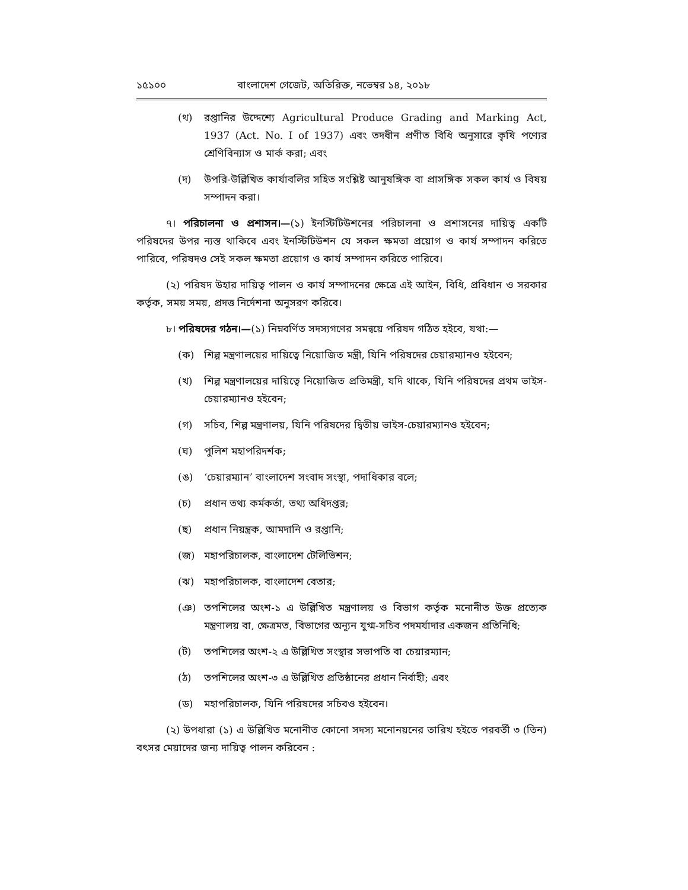১৫১০০ বাংলাদেশ গেজেট, অতিরিক্ত, নভেম্বর ১৪, ২০১৮
(থ) রপ্তানির উদ্দেশ্যে Agricultural Produce Grading and Marking Act, 1937 (Act. No. I of 1937) এবং তদধীন প্রণীত বিধি অনুসারে কৃষি পণ্যের শ্রেণিবিন্যাস ও মার্ক করা; এবং
(দ) উপরি-উল্লিখিত কার্যাবলির সহিত সংশ্লিষ্ট আনুষঙ্গিক বা প্রাসঙ্গিক সকল কার্য ও বিষয় সম্পাদন করা।
৭। পরিচালনা ও প্রশাসন।—(১) ইনস্টিটিউশনের পরিচালনা ও প্রশাসনের দায়িত্ব একটি পরিষদের উপর ন্যস্ত থাকিবে এবং ইনস্টিটিউশন যে সকল ক্ষমতা প্রয়োগ ও কার্য সম্পাদন করিতে পারিবে, পরিষদও সেই সকল ক্ষমতা প্রয়োগ ও কার্য সম্পাদন করিতে পারিবে।
(২) পরিষদ উহার দায়িত্ব পালন ও কার্য সম্পাদনের ক্ষেত্রে এই আইন, বিধি, প্রবিধান ও সরকার কর্তৃক, সময় সময়, প্রদত্ত নির্দেশনা অনুসরণ করিবে।
৮। পরিষদের গঠন।—(১) নিম্নবর্ণিত সদস্যগণের সমন্বয়ে পরিষদ গঠিত হইবে, যথা:—
(ক) শিল্প মন্ত্রণালয়ের দায়িত্বে নিয়োজিত মন্ত্রী, যিনি পরিষদের চেয়ারম্যানও হইবেন;
(খ) শিল্প মন্ত্রণালয়ের দায়িত্বে নিয়োজিত প্রতিমন্ত্রী, যদি থাকে, যিনি পরিষদের প্রথম ভাইস-চেয়ারম্যানও হইবেন;
(গ) সচিব, শিল্প মন্ত্রণালয়, যিনি পরিষদের দ্বিতীয় ভাইস-চেয়ারম্যানও হইবেন;
(ঘ) পুলিশ মহাপরিদর্শক;
(ঙ) ‘চেয়ারম্যান’ বাংলাদেশ সংবাদ সংস্থা, পদাধিকার বলে;
(চ) প্রধান তথ্য কর্মকর্তা, তথ্য অধিদপ্তর;
(ছ) প্রধান নিয়ন্ত্রক, আমদানি ও রপ্তানি;
(জ) মহাপরিচালক, বাংলাদেশ টেলিভিশন;
(ঝ) মহাপরিচালক, বাংলাদেশ বেতার;
(ঞ) তপশিলের অংশ-১ এ উল্লিখিত মন্ত্রণালয় ও বিভাগ কর্তৃক মনোনীত উক্ত প্রত্যেক মন্ত্রণালয় বা, ক্ষেত্রমত, বিভাগের অন্যূন যুগ্ম-সচিব পদমর্যাদার একজন প্রতিনিধি;
(ট) তপশিলের অংশ-২ এ উল্লিখিত সংস্থার সভাপতি বা চেয়ারম্যান;
(ঠ) তপশিলের অংশ-৩ এ উল্লিখিত প্রতিষ্ঠানের প্রধান নির্বাহী; এবং
(ড) মহাপরিচালক, যিনি পরিষদের সচিবও হইবেন।
(২) উপধারা (১) এ উল্লিখিত মনোনীত কোনো সদস্য মনোনয়নের তারিখ হইতে পরবর্তী ৩ (তিন) বৎসর মেয়াদের জন্য দায়িত্ব পালন করিবেন :